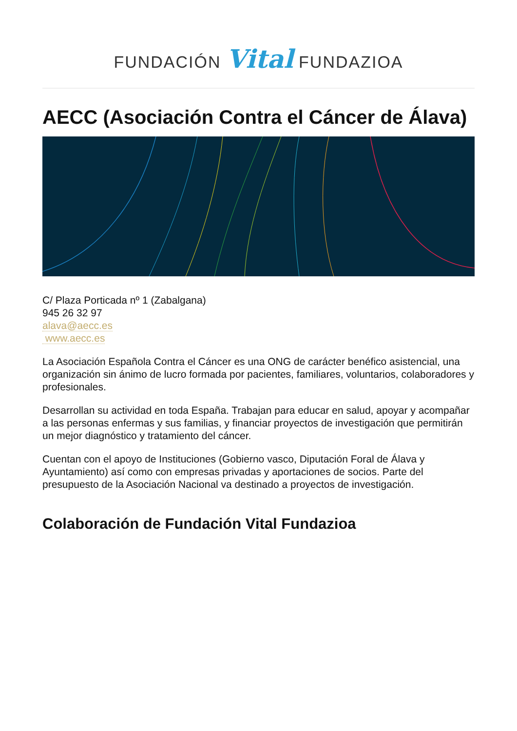FUNDACIÓN Vital FUNDAZIOA
AECC (Asociación Contra el Cáncer de Álava)
C/ Plaza Porticada nº 1 (Zabalgana)
945 26 32 97
alava@aecc.es
www.aecc.es
La Asociación Española Contra el Cáncer es una ONG de carácter benéfico asistencial, una organización sin ánimo de lucro formada por pacientes, familiares, voluntarios, colaboradores y profesionales.
Desarrollan su actividad en toda España. Trabajan para educar en salud, apoyar y acompañar a las personas enfermas y sus familias, y financiar proyectos de investigación que permitirán un mejor diagnóstico y tratamiento del cáncer.
Cuentan con el apoyo de Instituciones (Gobierno vasco, Diputación Foral de Álava y Ayuntamiento) así como con empresas privadas y aportaciones de socios. Parte del presupuesto de la Asociación Nacional va destinado a proyectos de investigación.
Colaboración de Fundación Vital Fundazioa